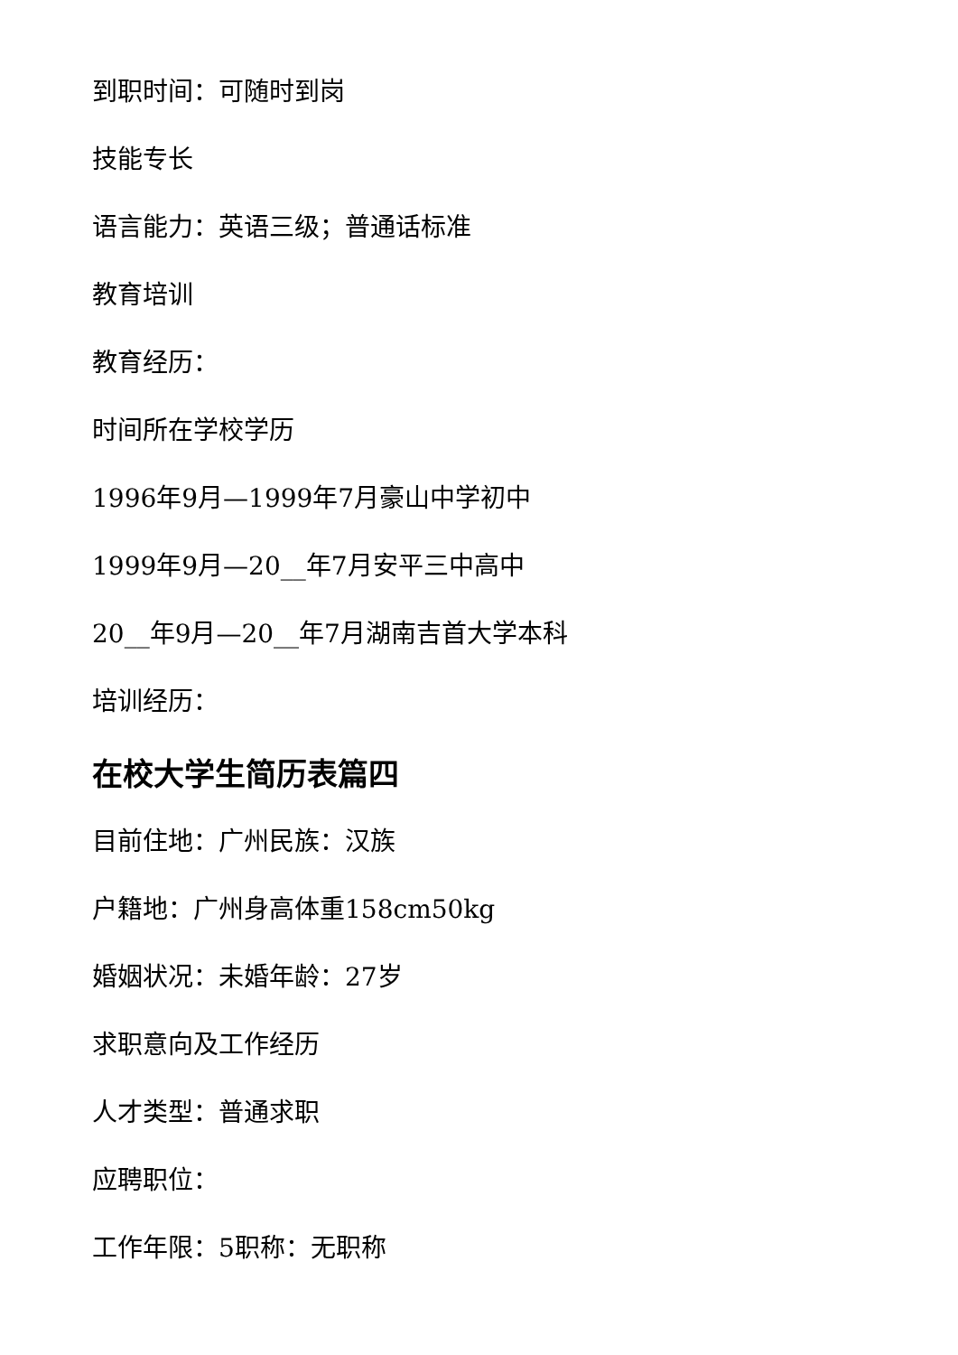到职时间：可随时到岗
技能专长
语言能力：英语三级；普通话标准
教育培训
教育经历：
时间所在学校学历
1996年9月—1999年7月豪山中学初中
1999年9月—20__年7月安平三中高中
20__年9月—20__年7月湖南吉首大学本科
培训经历：
在校大学生简历表篇四
目前住地：广州民族：汉族
户籍地：广州身高体重158cm50kg
婚姻状况：未婚年龄：27岁
求职意向及工作经历
人才类型：普通求职
应聘职位：
工作年限：5职称：无职称